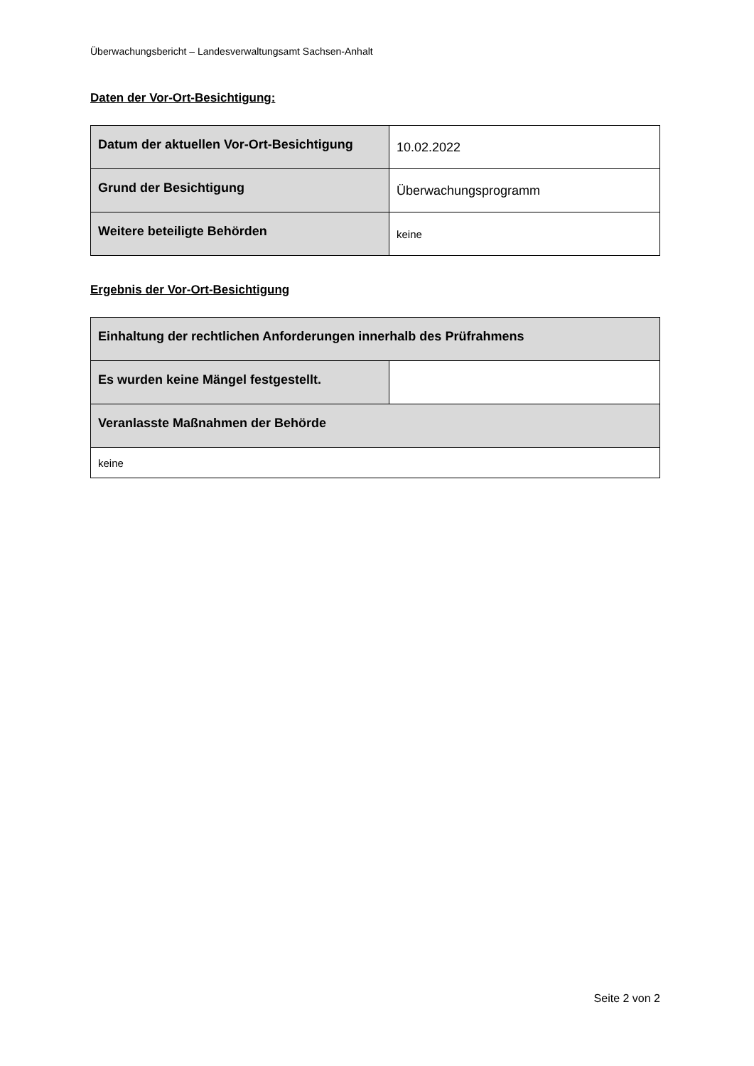Überwachungsbericht – Landesverwaltungsamt Sachsen-Anhalt
Daten der Vor-Ort-Besichtigung:
| Datum der aktuellen Vor-Ort-Besichtigung | 10.02.2022 |
| Grund der Besichtigung | Überwachungsprogramm |
| Weitere beteiligte Behörden | keine |
Ergebnis der Vor-Ort-Besichtigung
| Einhaltung der rechtlichen Anforderungen innerhalb des Prüfrahmens | |
| Es wurden keine Mängel festgestellt. | |
| Veranlasste Maßnahmen der Behörde | |
| keine | |
Seite 2 von 2